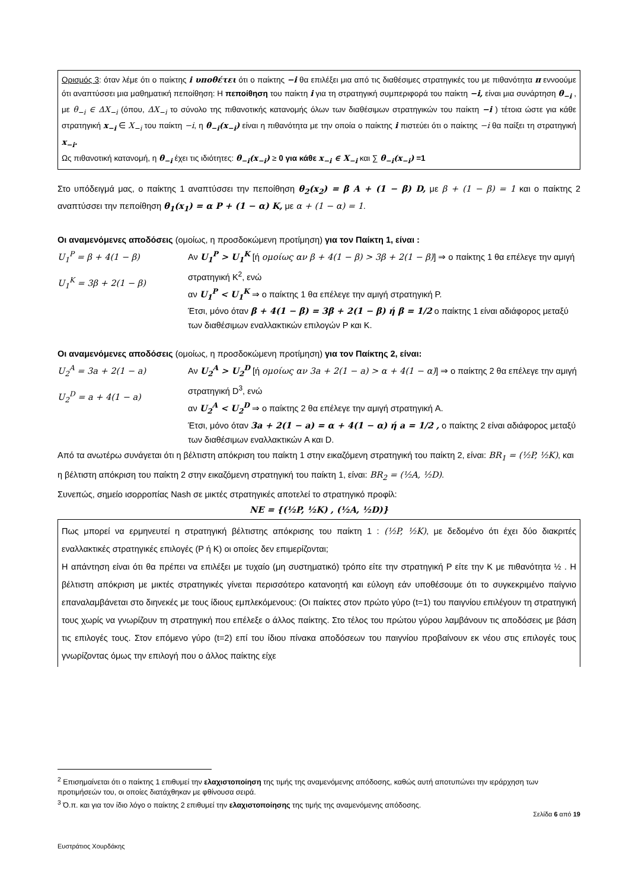Ορισμός 3: όταν λέμε ότι ο παίκτης i υποθέτει ότι ο παίκτης −i θα επιλέξει μια από τις διαθέσιμες στρατηγικές του με πιθανότητα π εννοούμε ότι αναπτύσσει μια μαθηματική πεποίθηση: Η πεποίθηση του παίκτη i για τη στρατηγική συμπεριφορά του παίκτη −i, είναι μια συνάρτηση θ<sub>−i</sub> , με θ<sub>−i</sub> ∈ ΔX<sub>−i</sub> (όπου, ΔX<sub>−i</sub> το σύνολο της πιθανοτικής κατανομής όλων των διαθέσιμων στρατηγικών του παίκτη −i ) τέτοια ώστε για κάθε στρατηγική x<sub>−i</sub> ∈ X<sub>−i</sub> του παίκτη −i, η θ<sub>−i</sub>(x<sub>−i</sub>) είναι η πιθανότητα με την οποία ο παίκτης i πιστεύει ότι ο παίκτης −i θα παίξει τη στρατηγική x<sub>−i</sub>.
Ως πιθανοτική κατανομή, η θ<sub>−i</sub> έχει τις ιδιότητες: θ<sub>−i</sub>(x<sub>−i</sub>) ≥ 0 για κάθε x<sub>−i</sub> ∈ X<sub>−i</sub> και ∑ θ<sub>−i</sub>(x<sub>−i</sub>) =1
Στο υπόδειγμά μας, ο παίκτης 1 αναπτύσσει την πεποίθηση θ<sub>2</sub>(x<sub>2</sub>) = β A + (1 − β) D, με β + (1 − β) = 1 και ο παίκτης 2 αναπτύσσει την πεποίθηση θ<sub>1</sub>(x<sub>1</sub>) = α P + (1 − α) K, με α + (1 − α) = 1.
Οι αναμενόμενες αποδόσεις (ομοίως, η προσδοκώμενη προτίμηση) για τον Παίκτη 1, είναι :
U<sub>1</sub><sup>P</sup> = β + 4(1 − β)
U<sub>1</sub><sup>K</sup> = 3β + 2(1 − β)
Αν U<sub>1</sub><sup>P</sup> > U<sub>1</sub><sup>K</sup> [ή ομοίως αν β + 4(1 − β) > 3β + 2(1 − β)] ⇒ ο παίκτης 1 θα επέλεγε την αμιγή στρατηγική K<sup>2</sup>, ενώ
αν U<sub>1</sub><sup>P</sup> < U<sub>1</sub><sup>K</sup> ⇒ ο παίκτης 1 θα επέλεγε την αμιγή στρατηγική P.
Έτσι, μόνο όταν β + 4(1 − β) = 3β + 2(1 − β) ή β = 1/2 ο παίκτης 1 είναι αδιάφορος μεταξύ των διαθέσιμων εναλλακτικών επιλογών P και K.
Οι αναμενόμενες αποδόσεις (ομοίως, η προσδοκώμενη προτίμηση) για τον Παίκτης 2, είναι:
U<sub>2</sub><sup>A</sup> = 3a + 2(1 − a)
U<sub>2</sub><sup>D</sup> = a + 4(1 − a)
Αν U<sub>2</sub><sup>A</sup> > U<sub>2</sub><sup>D</sup> [ή ομοίως αν 3a + 2(1 − a) > α + 4(1 − α)] ⇒ ο παίκτης 2 θα επέλεγε την αμιγή στρατηγική D<sup>3</sup>, ενώ
αν U<sub>2</sub><sup>A</sup> < U<sub>2</sub><sup>D</sup> ⇒ ο παίκτης 2 θα επέλεγε την αμιγή στρατηγική A.
Έτσι, μόνο όταν 3a + 2(1 − a) = α + 4(1 − α) ή a = 1/2 , ο παίκτης 2 είναι αδιάφορος μεταξύ των διαθέσιμων εναλλακτικών A και D.
Από τα ανωτέρω συνάγεται ότι η βέλτιστη απόκριση του παίκτη 1 στην εικαζόμενη στρατηγική του παίκτη 2, είναι: BR<sub>1</sub> = (½P, ½K), και
η βέλτιστη απόκριση του παίκτη 2 στην εικαζόμενη στρατηγική του παίκτη 1, είναι: BR<sub>2</sub> = (½A, ½D).
Συνεπώς, σημείο ισορροπίας Nash σε μικτές στρατηγικές αποτελεί το στρατηγικό προφίλ:
NE = {(½P, ½K) , (½A, ½D)}
Πως μπορεί να ερμηνευτεί η στρατηγική βέλτιστης απόκρισης του παίκτη 1 : (½P, ½K), με δεδομένο ότι έχει δύο διακριτές εναλλακτικές στρατηγικές επιλογές (P ή K) οι οποίες δεν επιμερίζονται;
Η απάντηση είναι ότι θα πρέπει να επιλέξει με τυχαίο (μη συστηματικό) τρόπο είτε την στρατηγική P είτε την K με πιθανότητα ½ . Η βέλτιστη απόκριση με μικτές στρατηγικές γίνεται περισσότερο κατανοητή και εύλογη εάν υποθέσουμε ότι το συγκεκριμένο παίγνιο επαναλαμβάνεται στο διηνεκές με τους ίδιους εμπλεκόμενους: (Οι παίκτες στον πρώτο γύρο (t=1) του παιγνίου επιλέγουν τη στρατηγική τους χωρίς να γνωρίζουν τη στρατηγική που επέλεξε ο άλλος παίκτης. Στο τέλος του πρώτου γύρου λαμβάνουν τις αποδόσεις με βάση τις επιλογές τους. Στον επόμενο γύρο (t=2) επί του ίδιου πίνακα αποδόσεων του παιγνίου προβαίνουν εκ νέου στις επιλογές τους γνωρίζοντας όμως την επιλογή που ο άλλος παίκτης είχε
<sup>2</sup> Επισημαίνεται ότι ο παίκτης 1 επιθυμεί την ελαχιστοποίηση της τιμής της αναμενόμενης απόδοσης, καθώς αυτή αποτυπώνει την ιεράρχηση των προτιμήσεών του, οι οποίες διατάχθηκαν με φθίνουσα σειρά.
<sup>3</sup> Ό.π. και για τον ίδιο λόγο ο παίκτης 2 επιθυμεί την ελαχιστοποίησης της τιμής της αναμενόμενης απόδοσης.
Σελίδα 6 από 19
Ευστράτιος Χουρδάκης